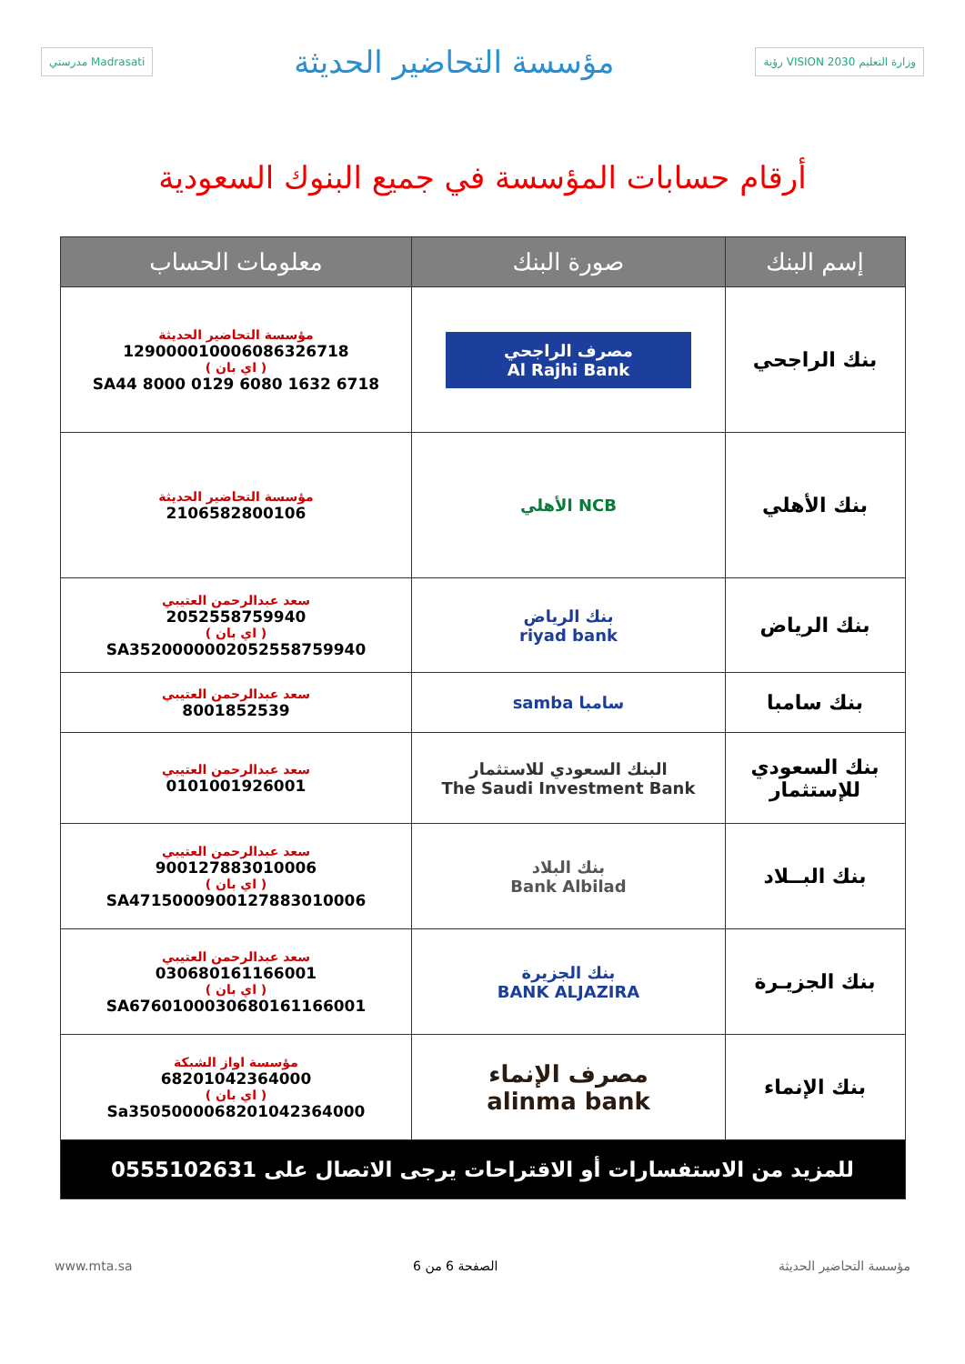مدرستي Madrasati
مؤسسة التحاضير الحديثة
رؤية VISION 2030 وزارة التعليم
أرقام حسابات المؤسسة في جميع البنوك السعودية
| إسم البنك | صورة البنك | معلومات الحساب |
| --- | --- | --- |
| بنك الراجحي | مصرف الراجحي Al Rajhi Bank | مؤسسة التحاضير الحديثة 129000010006086326718 ( اي بان ) SA44 8000 0129 6080 1632 6718 |
| بنك الأهلي | NCB الأهلي | مؤسسة التحاضير الحديثة 2106582800106 |
| بنك الرياض | بنك الرياض riyad bank | سعد عبدالرحمن العتيبي 2052558759940 ( اي بان ) SA3520000002052558759940 |
| بنك سامبا | سامبا samba | سعد عبدالرحمن العتيبي 8001852539 |
| بنك السعودي للإستثمار | البنك السعودي للاستثمار The Saudi Investment Bank | سعد عبدالرحمن العتيبي 0101001926001 |
| بنك البــلاد | بنك البلاد Bank Albilad | سعد عبدالرحمن العتيبي 900127883010006 ( اي بان ) SA4715000900127883010006 |
| بنك الجزيـرة | بنك الجزيرة BANK ALJAZIRA | سعد عبدالرحمن العتيبي 030680161166001 ( اي بان ) SA6760100030680161166001 |
| بنك الإنماء | مصرف الإنماء alinma bank | مؤسسة اواز الشبكة 68201042364000 ( اي بان ) Sa3505000068201042364000 |
| للمزيد من الاستفسارات أو الاقتراحات يرجى الاتصال على 0555102631 | | |
www.mta.sa الصفحة 6 من 6 مؤسسة التحاضير الحديثة